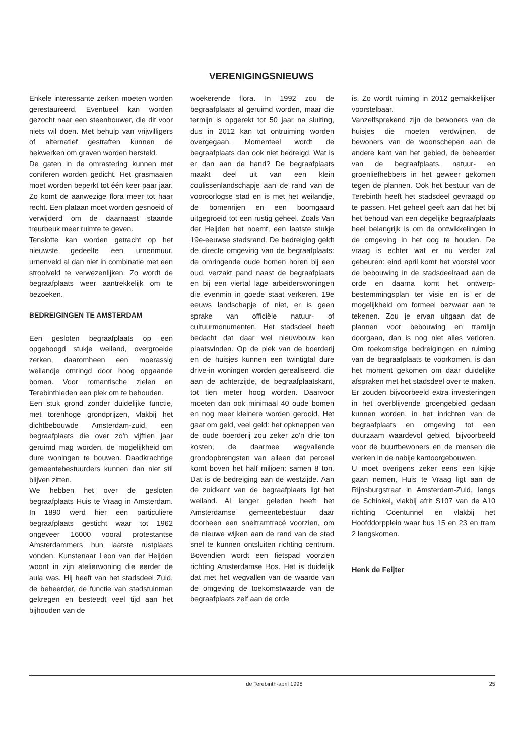VERENIGINGSNIEUWS
Enkele interessante zerken moeten worden gerestaureerd. Eventueel kan worden gezocht naar een steenhouwer, die dit voor niets wil doen. Met behulp van vrijwilligers of alternatief gestraften kunnen de hekwerken om graven worden hersteld.
De gaten in de omrastering kunnen met coniferen worden gedicht. Het grasmaaien moet worden beperkt tot één keer paar jaar. Zo komt de aanwezige flora meer tot haar recht. Een plataan moet worden gesnoeid of verwijderd om de daarnaast staande treurbeuk meer ruimte te geven.
Tenslotte kan worden getracht op het nieuwste gedeelte een urnenmuur, urnenveld al dan niet in combinatie met een strooiveld te verwezenlijken. Zo wordt de begraafplaats weer aantrekkelijk om te bezoeken.
BEDREIGINGEN TE AMSTERDAM
Een gesloten begraafplaats op een opgehoogd stukje weiland, overgroeide zerken, daaromheen een moerassig weilandje omringd door hoog opgaande bomen. Voor romantische zielen en Terebinthleden een plek om te behouden.
Een stuk grond zonder duidelijke functie, met torenhoge grondprijzen, vlakbij het dichtbebouwde Amsterdam-zuid, een begraafplaats die over zo'n vijftien jaar geruimd mag worden, de mogelijkheid om dure woningen te bouwen. Daadkrachtige gemeentebestuurders kunnen dan niet stil blijven zitten.
We hebben het over de gesloten begraafplaats Huis te Vraag in Amsterdam. In 1890 werd hier een particuliere begraafplaats gesticht waar tot 1962 ongeveer 16000 vooral protestantse Amsterdammers hun laatste rustplaats vonden. Kunstenaar Leon van der Heijden woont in zijn atelierwoning die eerder de aula was. Hij heeft van het stadsdeel Zuid, de beheerder, de functie van stadstuinman gekregen en besteedt veel tijd aan het bijhouden van de
woekerende flora. In 1992 zou de begraafplaats al geruimd worden, maar die termijn is opgerekt tot 50 jaar na sluiting, dus in 2012 kan tot ontruiming worden overgegaan. Momenteel wordt de begraafplaats dan ook niet bedreigd. Wat is er dan aan de hand? De begraafplaats maakt deel uit van een klein coulissenlandschapje aan de rand van de vooroorlogse stad en is met het weilandje, de bomenrijen en een boomgaard uitgegroeid tot een rustig geheel. Zoals Van der Heijden het noemt, een laatste stukje 19e-eeuwse stadsrand. De bedreiging geldt de directe omgeving van de begraafplaats: de omringende oude bomen horen bij een oud, verzakt pand naast de begraafplaats en bij een viertal lage arbeiderswoningen die evenmin in goede staat verkeren. 19e eeuws landschapje of niet, er is geen sprake van officiële natuur- of cultuurmonumenten. Het stadsdeel heeft bedacht dat daar wel nieuwbouw kan plaatsvinden. Op de plek van de boerderij en de huisjes kunnen een twintigtal dure drive-in woningen worden gerealiseerd, die aan de achterzijde, de begraafplaatskant, tot tien meter hoog worden. Daarvoor moeten dan ook minimaal 40 oude bomen en nog meer kleinere worden gerooid. Het gaat om geld, veel geld: het opknappen van de oude boerderij zou zeker zo'n drie ton kosten, de daarmee wegvallende grondopbrengsten van alleen dat perceel komt boven het half miljoen: samen 8 ton. Dat is de bedreiging aan de westzijde. Aan de zuidkant van de begraafplaats ligt het weiland. Al langer geleden heeft het Amsterdamse gemeentebestuur daar doorheen een sneltramtracé voorzien, om de nieuwe wijken aan de rand van de stad snel te kunnen ontsluiten richting centrum. Bovendien wordt een fietspad voorzien richting Amsterdamse Bos. Het is duidelijk dat met het wegvallen van de waarde van de omgeving de toekomstwaarde van de begraafplaats zelf aan de orde
is. Zo wordt ruiming in 2012 gemakkelijker voorstelbaar.
Vanzelfsprekend zijn de bewoners van de huisjes die moeten verdwijnen, de bewoners van de woonschepen aan de andere kant van het gebied, de beheerder van de begraafplaats, natuur- en groenliefhebbers in het geweer gekomen tegen de plannen. Ook het bestuur van de Terebinth heeft het stadsdeel gevraagd op te passen. Het geheel geeft aan dat het bij het behoud van een degelijke begraafplaats heel belangrijk is om de ontwikkelingen in de omgeving in het oog te houden. De vraag is echter wat er nu verder zal gebeuren: eind april komt het voorstel voor de bebouwing in de stadsdeelraad aan de orde en daarna komt het ontwerp-bestemmingsplan ter visie en is er de mogelijkheid om formeel bezwaar aan te tekenen. Zou je ervan uitgaan dat de plannen voor bebouwing en tramlijn doorgaan, dan is nog niet alles verloren. Om toekomstige bedreigingen en ruiming van de begraafplaats te voorkomen, is dan het moment gekomen om daar duidelijke afspraken met het stadsdeel over te maken. Er zouden bijvoorbeeld extra investeringen in het overblijvende groengebied gedaan kunnen worden, in het inrichten van de begraafplaats en omgeving tot een duurzaam waardevol gebied, bijvoorbeeld voor de buurtbewoners en de mensen die werken in de nabije kantoorgebouwen.
U moet overigens zeker eens een kijkje gaan nemen, Huis te Vraag ligt aan de Rijnsburgstraat in Amsterdam-Zuid, langs de Schinkel, vlakbij afrit S107 van de A10 richting Coentunnel en vlakbij het Hoofddorpplein waar bus 15 en 23 en tram 2 langskomen.
Henk de Feijter
de Terebinth-april 1998 25